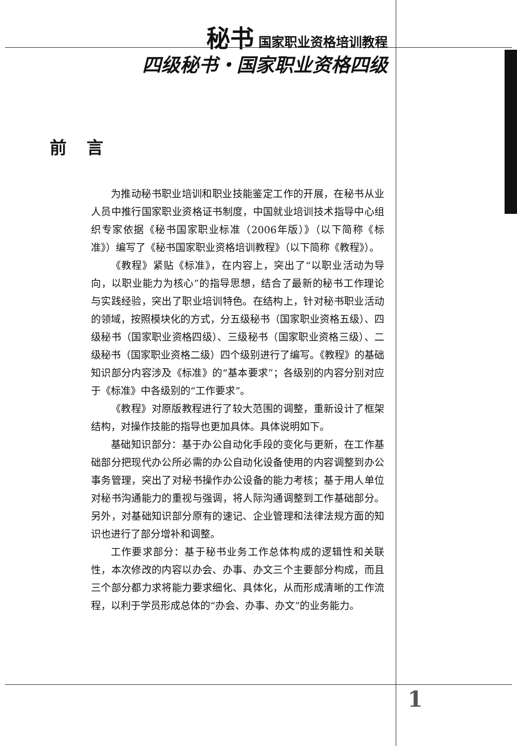秘书 国家职业资格培训教程
四级秘书・国家职业资格四级
前言
为推动秘书职业培训和职业技能鉴定工作的开展，在秘书从业人员中推行国家职业资格证书制度，中国就业培训技术指导中心组织专家依据《秘书国家职业标准（2006年版）》（以下简称《标准》）编写了《秘书国家职业资格培训教程》（以下简称《教程》）。
《教程》紧贴《标准》，在内容上，突出了“以职业活动为导向，以职业能力为核心”的指导思想，结合了最新的秘书工作理论与实践经验，突出了职业培训特色。在结构上，针对秘书职业活动的领域，按照模块化的方式，分五级秘书（国家职业资格五级）、四级秘书（国家职业资格四级）、三级秘书（国家职业资格三级）、二级秘书（国家职业资格二级）四个级别进行了编写。《教程》的基础知识部分内容涉及《标准》的“基本要求”；各级别的内容分别对应于《标准》中各级别的“工作要求”。
《教程》对原版教程进行了较大范围的调整，重新设计了框架结构，对操作技能的指导也更加具体。具体说明如下。
基础知识部分：基于办公自动化手段的变化与更新，在工作基础部分把现代办公所必需的办公自动化设备使用的内容调整到办公事务管理，突出了对秘书操作办公设备的能力考核；基于用人单位对秘书沟通能力的重视与强调，将人际沟通调整到工作基础部分。另外，对基础知识部分原有的速记、企业管理和法律法规方面的知识也进行了部分增补和调整。
工作要求部分：基于秘书业务工作总体构成的逻辑性和关联性，本次修改的内容以办会、办事、办文三个主要部分构成，而且三个部分都力求将能力要求细化、具体化，从而形成清晰的工作流程，以利于学员形成总体的“办会、办事、办文”的业务能力。
1